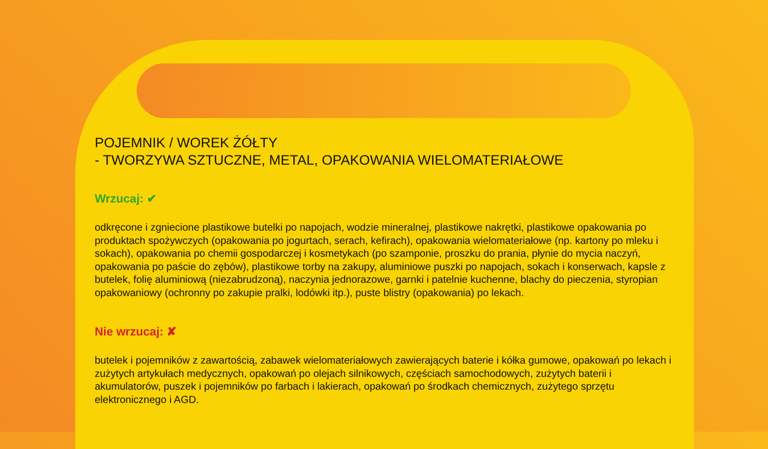POJEMNIK / WOREK ŻÓŁTY
- TWORZYWA SZTUCZNE, METAL, OPAKOWANIA WIELOMATERIAŁOWE
Wrzucaj: ✔
odkręcone i zgniecione plastikowe butelki po napojach, wodzie mineralnej, plastikowe nakrętki, plastikowe opakowania po produktach spożywczych (opakowania po jogurtach, serach, kefirach), opakowania wielomateriałowe (np. kartony po mleku i sokach), opakowania po chemii gospodarczej i kosmetykach (po szamponie, proszku do prania, płynie do mycia naczyń, opakowania po paście do zębów), plastikowe torby na zakupy, aluminiowe puszki po napojach, sokach i konserwach, kapsle z butelek, folię aluminiową (niezabrudzoną), naczynia jednorazowe, garnki i patelnie kuchenne, blachy do pieczenia, styropian opakowaniowy (ochronny po zakupie pralki, lodówki itp.), puste blistry (opakowania) po lekach.
Nie wrzucaj: ✘
butelek i pojemników z zawartością, zabawek wielomateriałowych zawierających baterie i kółka gumowe, opakowań po lekach i zużytych artykułach medycznych, opakowań po olejach silnikowych, częściach samochodowych, zużytych baterii i akumulatorów, puszek i pojemników po farbach i lakierach, opakowań po środkach chemicznych, zużytego sprzętu elektronicznego i AGD.